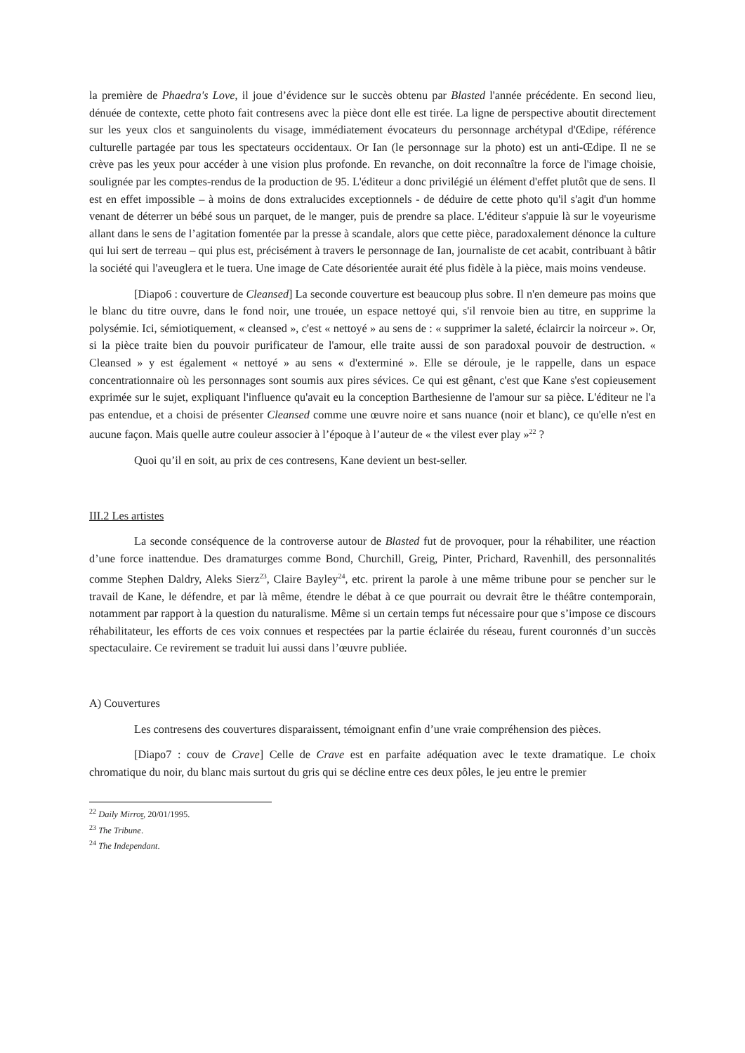la première de Phaedra's Love, il joue d’évidence sur le succès obtenu par Blasted l'année précédente. En second lieu, dénuée de contexte, cette photo fait contresens avec la pièce dont elle est tirée. La ligne de perspective aboutit directement sur les yeux clos et sanguinolents du visage, immédiatement évocateurs du personnage archétypal d'Œdipe, référence culturelle partagée par tous les spectateurs occidentaux. Or Ian (le personnage sur la photo) est un anti-Œdipe. Il ne se crève pas les yeux pour accéder à une vision plus profonde. En revanche, on doit reconnaître la force de l'image choisie, soulignée par les comptes-rendus de la production de 95. L'éditeur a donc privilégié un élément d'effet plutôt que de sens. Il est en effet impossible – à moins de dons extralucides exceptionnels - de déduire de cette photo qu'il s'agit d'un homme venant de déterrer un bébé sous un parquet, de le manger, puis de prendre sa place. L'éditeur s'appuie là sur le voyeurisme allant dans le sens de l’agitation fomentée par la presse à scandale, alors que cette pièce, paradoxalement dénonce la culture qui lui sert de terreau – qui plus est, précisément à travers le personnage de Ian, journaliste de cet acabit, contribuant à bâtir la société qui l'aveuglera et le tuera. Une image de Cate désorientée aurait été plus fidèle à la pièce, mais moins vendeuse.
[Diapo6 : couverture de Cleansed] La seconde couverture est beaucoup plus sobre. Il n'en demeure pas moins que le blanc du titre ouvre, dans le fond noir, une trouée, un espace nettoyé qui, s'il renvoie bien au titre, en supprime la polysémie. Ici, sémiotiquement, « cleansed », c'est « nettoyé » au sens de : « supprimer la saleté, éclaircir la noirceur ». Or, si la pièce traite bien du pouvoir purificateur de l'amour, elle traite aussi de son paradoxal pouvoir de destruction. « Cleansed » y est également « nettoyé » au sens « d'exterminé ». Elle se déroule, je le rappelle, dans un espace concentrationnaire où les personnages sont soumis aux pires sévices. Ce qui est gênant, c'est que Kane s'est copieusement exprimée sur le sujet, expliquant l'influence qu'avait eu la conception Barthesienne de l'amour sur sa pièce. L'éditeur ne l'a pas entendue, et a choisi de présenter Cleansed comme une œuvre noire et sans nuance (noir et blanc), ce qu'elle n'est en aucune façon. Mais quelle autre couleur associer à l’époque à l’auteur de « the vilest ever play »<sup>22</sup> ?
Quoi qu’il en soit, au prix de ces contresens, Kane devient un best-seller.
III.2 Les artistes
La seconde conséquence de la controverse autour de Blasted fut de provoquer, pour la réhabiliter, une réaction d’une force inattendue. Des dramaturges comme Bond, Churchill, Greig, Pinter, Prichard, Ravenhill, des personnalités comme Stephen Daldry, Aleks Sierz<sup>23</sup>, Claire Bayley<sup>24</sup>, etc. prirent la parole à une même tribune pour se pencher sur le travail de Kane, le défendre, et par là même, étendre le débat à ce que pourrait ou devrait être le théâtre contemporain, notamment par rapport à la question du naturalisme. Même si un certain temps fut nécessaire pour que s’impose ce discours réhabilitateur, les efforts de ces voix connues et respectées par la partie éclairée du réseau, furent couronnés d’un succès spectaculaire. Ce revirement se traduit lui aussi dans l’œuvre publiée.
A) Couvertures
Les contresens des couvertures disparaissent, témoignant enfin d’une vraie compréhension des pièces.
[Diapo7 : couv de Crave] Celle de Crave est en parfaite adéquation avec le texte dramatique. Le choix chromatique du noir, du blanc mais surtout du gris qui se décline entre ces deux pôles, le jeu entre le premier
<sup>22</sup> Daily Mirro r, 20/01/1995.
<sup>23</sup> The Tribune.
<sup>24</sup> The Independant.